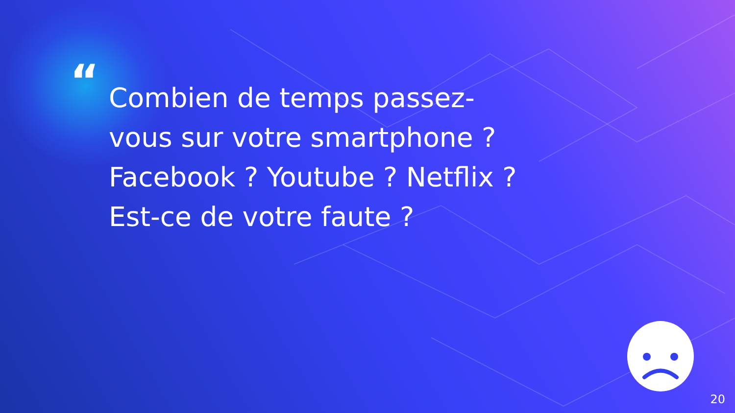“
Combien de temps passez-
vous sur votre smartphone ?
Facebook ? Youtube ? Netflix ?
Est-ce de votre faute ?
20